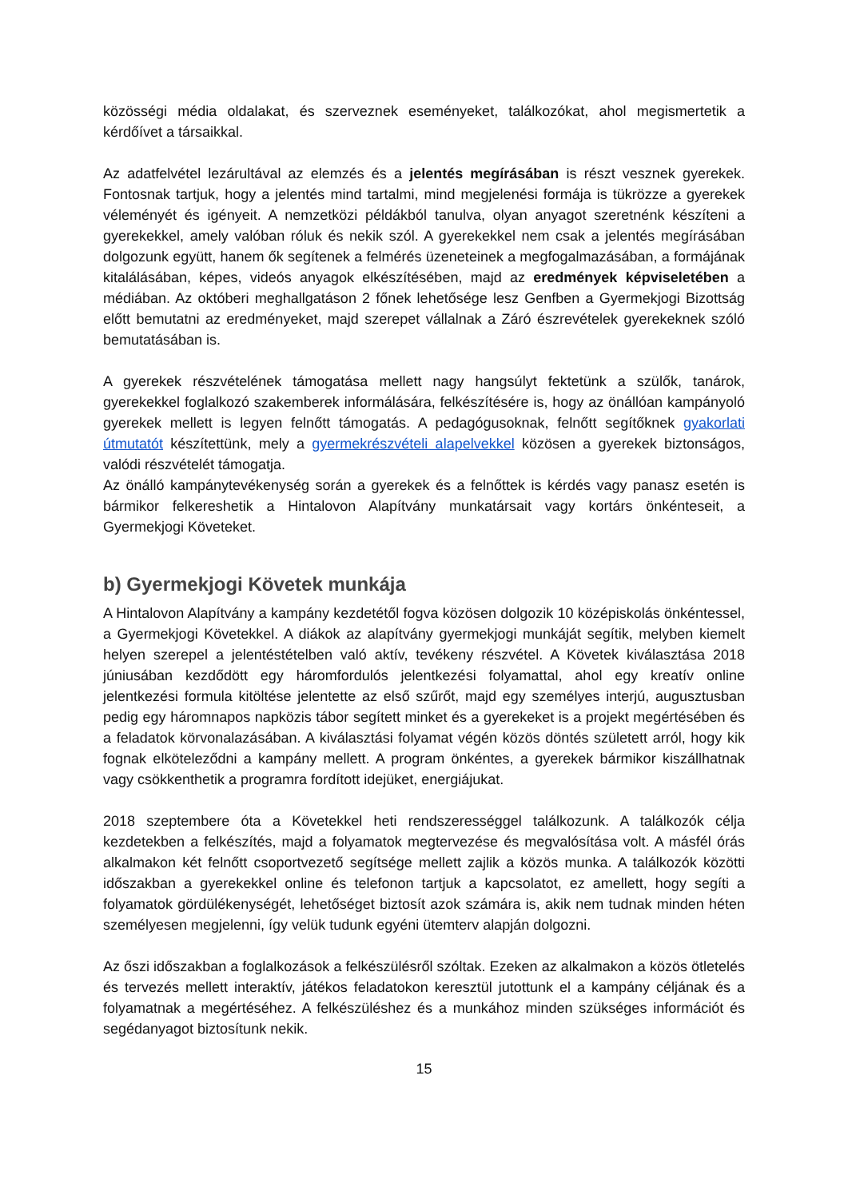közösségi média oldalakat, és szerveznek eseményeket, találkozókat, ahol megismertetik a kérdőívet a társaikkal.
Az adatfelvétel lezárultával az elemzés és a jelentés megírásában is részt vesznek gyerekek. Fontosnak tartjuk, hogy a jelentés mind tartalmi, mind megjelenési formája is tükrözze a gyerekek véleményét és igényeit. A nemzetközi példákból tanulva, olyan anyagot szeretnénk készíteni a gyerekekkel, amely valóban róluk és nekik szól. A gyerekekkel nem csak a jelentés megírásában dolgozunk együtt, hanem ők segítenek a felmérés üzeneteinek a megfogalmazásában, a formájának kitalálásában, képes, videós anyagok elkészítésében, majd az eredmények képviseletében a médiában. Az októberi meghallgatáson 2 főnek lehetősége lesz Genfben a Gyermekjogi Bizottság előtt bemutatni az eredményeket, majd szerepet vállalnak a Záró észrevételek gyerekeknek szóló bemutatásában is.
A gyerekek részvételének támogatása mellett nagy hangsúlyt fektetünk a szülők, tanárok, gyerekekkel foglalkozó szakemberek informálására, felkészítésére is, hogy az önállóan kampányoló gyerekek mellett is legyen felnőtt támogatás. A pedagógusoknak, felnőtt segítőknek gyakorlati útmutatót készítettünk, mely a gyermekrészvételi alapelvekkel közösen a gyerekek biztonságos, valódi részvételét támogatja.
Az önálló kampánytevékenység során a gyerekek és a felnőttek is kérdés vagy panasz esetén is bármikor felkereshetik a Hintalovon Alapítvány munkatársait vagy kortárs önkénteseit, a Gyermekjogi Követeket.
b) Gyermekjogi Követek munkája
A Hintalovon Alapítvány a kampány kezdetétől fogva közösen dolgozik 10 középiskolás önkéntessel, a Gyermekjogi Követekkel. A diákok az alapítvány gyermekjogi munkáját segítik, melyben kiemelt helyen szerepel a jelentéstételben való aktív, tevékeny részvétel. A Követek kiválasztása 2018 júniusában kezdődött egy háromfordulós jelentkezési folyamattal, ahol egy kreatív online jelentkezési formula kitöltése jelentette az első szűrőt, majd egy személyes interjú, augusztusban pedig egy háromnapos napközis tábor segített minket és a gyerekeket is a projekt megértésében és a feladatok körvonalazásában. A kiválasztási folyamat végén közös döntés született arról, hogy kik fognak elköteleződni a kampány mellett. A program önkéntes, a gyerekek bármikor kiszállhatnak vagy csökkenthetik a programra fordított idejüket, energiájukat.
2018 szeptembere óta a Követekkel heti rendszerességgel találkozunk. A találkozók célja kezdetekben a felkészítés, majd a folyamatok megtervezése és megvalósítása volt. A másfél órás alkalmakon két felnőtt csoportvezető segítsége mellett zajlik a közös munka. A találkozók közötti időszakban a gyerekekkel online és telefonon tartjuk a kapcsolatot, ez amellett, hogy segíti a folyamatok gördülékenységét, lehetőséget biztosít azok számára is, akik nem tudnak minden héten személyesen megjelenni, így velük tudunk egyéni ütemterv alapján dolgozni.
Az őszi időszakban a foglalkozások a felkészülésről szóltak. Ezeken az alkalmakon a közös ötletelés és tervezés mellett interaktív, játékos feladatokon keresztül jutottunk el a kampány céljának és a folyamatnak a megértéséhez. A felkészüléshez és a munkához minden szükséges információt és segédanyagot biztosítunk nekik.
15